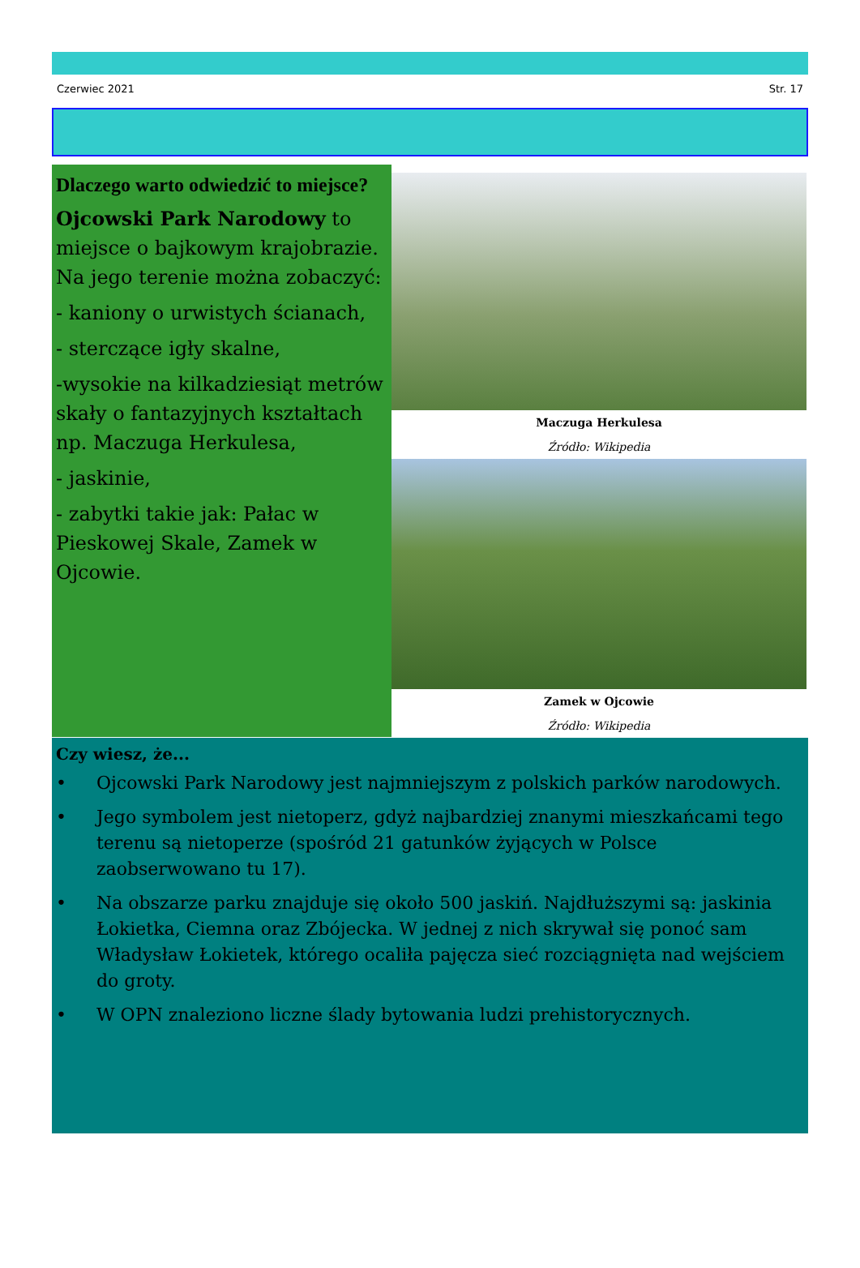Czerwiec 2021 Str. 17
Dlaczego warto odwiedzić to miejsce?
Ojcowski Park Narodowy to miejsce o bajkowym krajobrazie. Na jego terenie można zobaczyć:
- kaniony o urwistych ścianach,
- sterczące igły skalne,
-wysokie na kilkadziesiąt metrów skały o fantazyjnych kształtach np. Maczuga Herkulesa,
- jaskinie,
- zabytki takie jak: Pałac w Pieskowej Skale, Zamek w Ojcowie.
Maczuga Herkulesa
Źródło: Wikipedia
Zamek w Ojcowie
Źródło: Wikipedia
Czy wiesz, że...
• Ojcowski Park Narodowy jest najmniejszym z polskich parków narodowych.
• Jego symbolem jest nietoperz, gdyż najbardziej znanymi mieszkańcami tego terenu są nietoperze (spośród 21 gatunków żyjących w Polsce zaobserwowano tu 17).
• Na obszarze parku znajduje się około 500 jaskiń. Najdłuższymi są: jaskinia Łokietka, Ciemna oraz Zbójecka. W jednej z nich skrywał się ponoć sam Władysław Łokietek, którego ocaliła pajęcza sieć rozciągnięta nad wejściem do groty.
• W OPN znaleziono liczne ślady bytowania ludzi prehistorycznych.